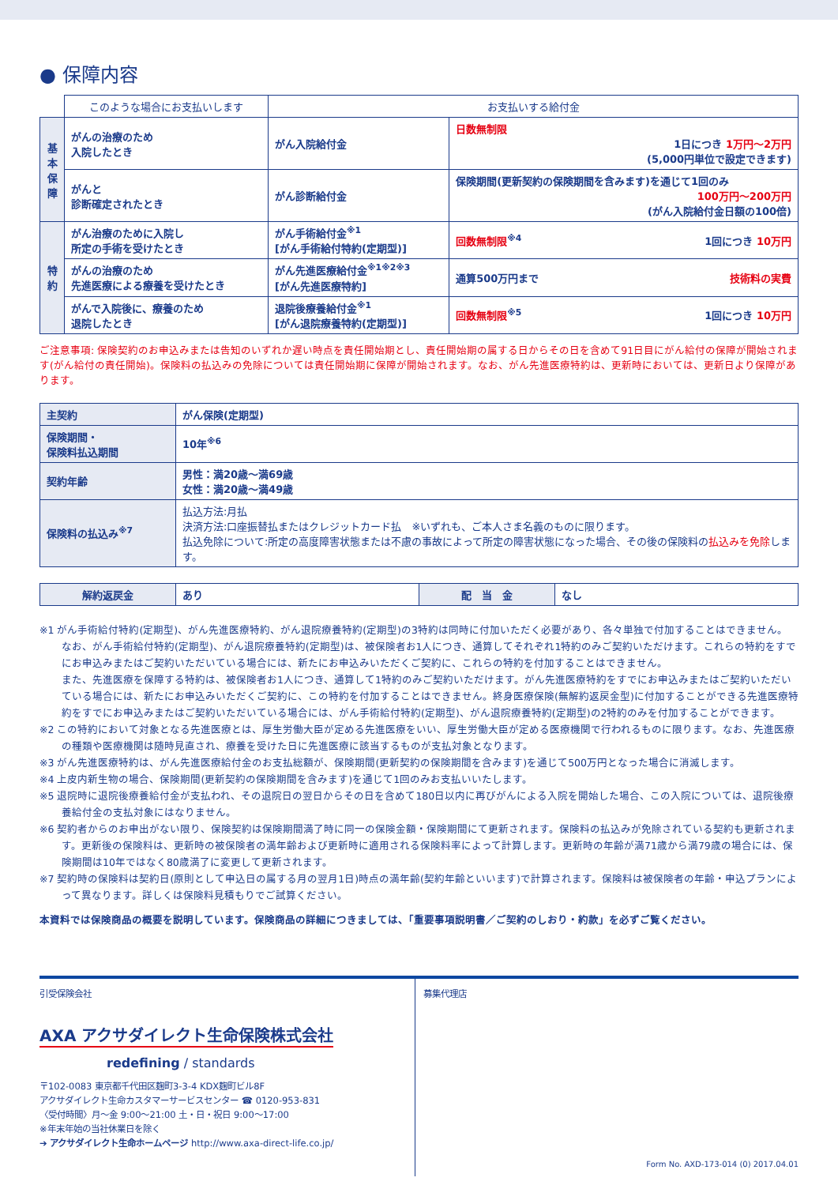● 保障内容
| | このような場合にお支払いします | お支払いする給付金 | |
| --- | --- | --- | --- |
| 基本保障 | がんの治療のため 入院したとき | がん入院給付金 | 日数無制限 1日につき 1万円〜2万円 (5,000円単位で設定できます) |
| | がんと 診断確定されたとき | がん診断給付金 | 保険期間(更新契約の保険期間を含みます)を通じて1回のみ 100万円〜200万円 (がん入院給付金日額の100倍) |
| 特約 | がん治療のために入院し 所定の手術を受けたとき | がん手術給付金<sup>※1</sup> [がん手術給付特約(定期型)] | 回数無制限<sup>※4</sup> 1回につき 10万円 |
| | がんの治療のため 先進医療による療養を受けたとき | がん先進医療給付金<sup>※1※2※3</sup> [がん先進医療特約] | 通算500万円まで 技術料の実費 |
| | がんで入院後に、療養のため 退院したとき | 退院後療養給付金<sup>※1</sup> [がん退院療養特約(定期型)] | 回数無制限<sup>※5</sup> 1回につき 10万円 |
ご注意事項: 保険契約のお申込みまたは告知のいずれか遅い時点を責任開始期とし、責任開始期の属する日からその日を含めて91日目にがん給付の保障が開始されます(がん給付の責任開始)。保険料の払込みの免除については責任開始期に保障が開始されます。なお、がん先進医療特約は、更新時においては、更新日より保障があります。
| 主契約 | がん保険(定期型) |
| 保険期間・ 保険料払込期間 | 10年<sup>※6</sup> |
| 契約年齢 | 男性：満20歳〜満69歳 女性：満20歳〜満49歳 |
| 保険料の払込み<sup>※7</sup> | 払込方法:月払 決済方法:口座振替払またはクレジットカード払 ※いずれも、ご本人さま名義のものに限ります。 払込免除について:所定の高度障害状態または不慮の事故によって所定の障害状態になった場合、その後の保険料の 払込みを免除 します。 |
| 解約返戻金 | あり | 配 当 金 | なし |
※1 がん手術給付特約(定期型)、がん先進医療特約、がん退院療養特約(定期型)の3特約は同時に付加いただく必要があり、各々単独で付加することはできません。
なお、がん手術給付特約(定期型)、がん退院療養特約(定期型)は、被保険者お1人につき、通算してそれぞれ1特約のみご契約いただけます。これらの特約をすでにお申込みまたはご契約いただいている場合には、新たにお申込みいただくご契約に、これらの特約を付加することはできません。
また、先進医療を保障する特約は、被保険者お1人につき、通算して1特約のみご契約いただけます。がん先進医療特約をすでにお申込みまたはご契約いただいている場合には、新たにお申込みいただくご契約に、この特約を付加することはできません。終身医療保険(無解約返戻金型)に付加することができる先進医療特約をすでにお申込みまたはご契約いただいている場合には、がん手術給付特約(定期型)、がん退院療養特約(定期型)の2特約のみを付加することができます。
※2 この特約において対象となる先進医療とは、厚生労働大臣が定める先進医療をいい、厚生労働大臣が定める医療機関で行われるものに限ります。なお、先進医療の種類や医療機関は随時見直され、療養を受けた日に先進医療に該当するものが支払対象となります。
※3 がん先進医療特約は、がん先進医療給付金のお支払総額が、保険期間(更新契約の保険期間を含みます)を通じて500万円となった場合に消滅します。
※4 上皮内新生物の場合、保険期間(更新契約の保険期間を含みます)を通じて1回のみお支払いいたします。
※5 退院時に退院後療養給付金が支払われ、その退院日の翌日からその日を含めて180日以内に再びがんによる入院を開始した場合、この入院については、退院後療養給付金の支払対象にはなりません。
※6 契約者からのお申出がない限り、保険契約は保険期間満了時に同一の保険金額・保険期間にて更新されます。保険料の払込みが免除されている契約も更新されます。更新後の保険料は、更新時の被保険者の満年齢および更新時に適用される保険料率によって計算します。更新時の年齢が満71歳から満79歳の場合には、保険期間は10年ではなく80歳満了に変更して更新されます。
※7 契約時の保険料は契約日(原則として申込日の属する月の翌月1日)時点の満年齢(契約年齢といいます)で計算されます。保険料は被保険者の年齢・申込プランによって異なります。詳しくは保険料見積もりでご試算ください。
本資料では保険商品の概要を説明しています。保険商品の詳細につきましては、「重要事項説明書／ご契約のしおり・約款」を必ずご覧ください。
引受保険会社
AXA アクサダイレクト生命保険株式会社
redefining / standards
〒102-0083 東京都千代田区麹町3-3-4 KDX麹町ビル8F
アクサダイレクト生命カスタマーサービスセンター ☎ 0120-953-831
〈受付時間〉月〜金 9:00〜21:00 土・日・祝日 9:00〜17:00
※年末年始の当社休業日を除く
➔ アクサダイレクト生命ホームページ http://www.axa-direct-life.co.jp/
募集代理店
Form No. AXD-173-014 (0) 2017.04.01